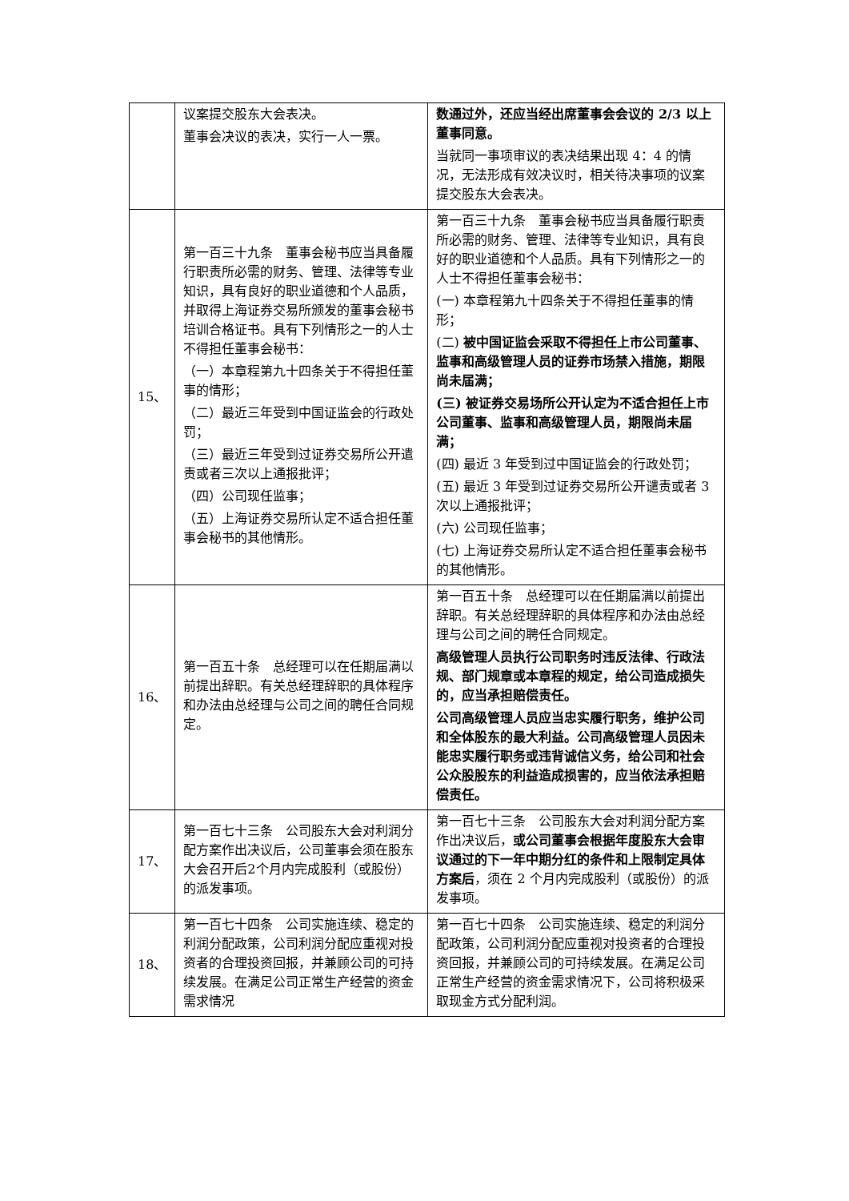| | 议案提交股东大会表决。 董事会决议的表决，实行一人一票。 | 数通过外，还应当经出席董事会会议的 2/3 以上董事同意。 当就同一事项审议的表决结果出现 4：4 的情况，无法形成有效决议时，相关待决事项的议案提交股东大会表决。 |
| 15、 | 第一百三十九条 董事会秘书应当具备履行职责所必需的财务、管理、法律等专业知识，具有良好的职业道德和个人品质，并取得上海证券交易所颁发的董事会秘书培训合格证书。具有下列情形之一的人士不得担任董事会秘书： （一）本章程第九十四条关于不得担任董事的情形； （二）最近三年受到中国证监会的行政处罚； （三）最近三年受到过证券交易所公开遣责或者三次以上通报批评； （四）公司现任监事； （五）上海证券交易所认定不适合担任董事会秘书的其他情形。 | 第一百三十九条 董事会秘书应当具备履行职责所必需的财务、管理、法律等专业知识，具有良好的职业道德和个人品质。具有下列情形之一的人士不得担任董事会秘书： (一) 本章程第九十四条关于不得担任董事的情形； (二) 被中国证监会采取不得担任上市公司董事、监事和高级管理人员的证券市场禁入措施，期限尚未届满； (三) 被证券交易场所公开认定为不适合担任上市公司董事、监事和高级管理人员，期限尚未届满； (四) 最近 3 年受到过中国证监会的行政处罚； (五) 最近 3 年受到过证券交易所公开谴责或者 3 次以上通报批评； (六) 公司现任监事； (七) 上海证券交易所认定不适合担任董事会秘书的其他情形。 |
| 16、 | 第一百五十条 总经理可以在任期届满以前提出辞职。有关总经理辞职的具体程序和办法由总经理与公司之间的聘任合同规定。 | 第一百五十条 总经理可以在任期届满以前提出辞职。有关总经理辞职的具体程序和办法由总经理与公司之间的聘任合同规定。 高级管理人员执行公司职务时违反法律、行政法规、部门规章或本章程的规定，给公司造成损失的，应当承担赔偿责任。 公司高级管理人员应当忠实履行职务，维护公司和全体股东的最大利益。公司高级管理人员因未能忠实履行职务或违背诚信义务，给公司和社会公众股股东的利益造成损害的，应当依法承担赔偿责任。 |
| 17、 | 第一百七十三条 公司股东大会对利润分配方案作出决议后，公司董事会须在股东大会召开后2个月内完成股利（或股份）的派发事项。 | 第一百七十三条 公司股东大会对利润分配方案作出决议后， 或公司董事会根据年度股东大会审议通过的下一年中期分红的条件和上限制定具体方案后 ，须在 2 个月内完成股利（或股份）的派发事项。 |
| 18、 | 第一百七十四条 公司实施连续、稳定的利润分配政策，公司利润分配应重视对投资者的合理投资回报，并兼顾公司的可持续发展。在满足公司正常生产经营的资金需求情况 | 第一百七十四条 公司实施连续、稳定的利润分配政策，公司利润分配应重视对投资者的合理投资回报，并兼顾公司的可持续发展。在满足公司正常生产经营的资金需求情况下，公司将积极采取现金方式分配利润。 |